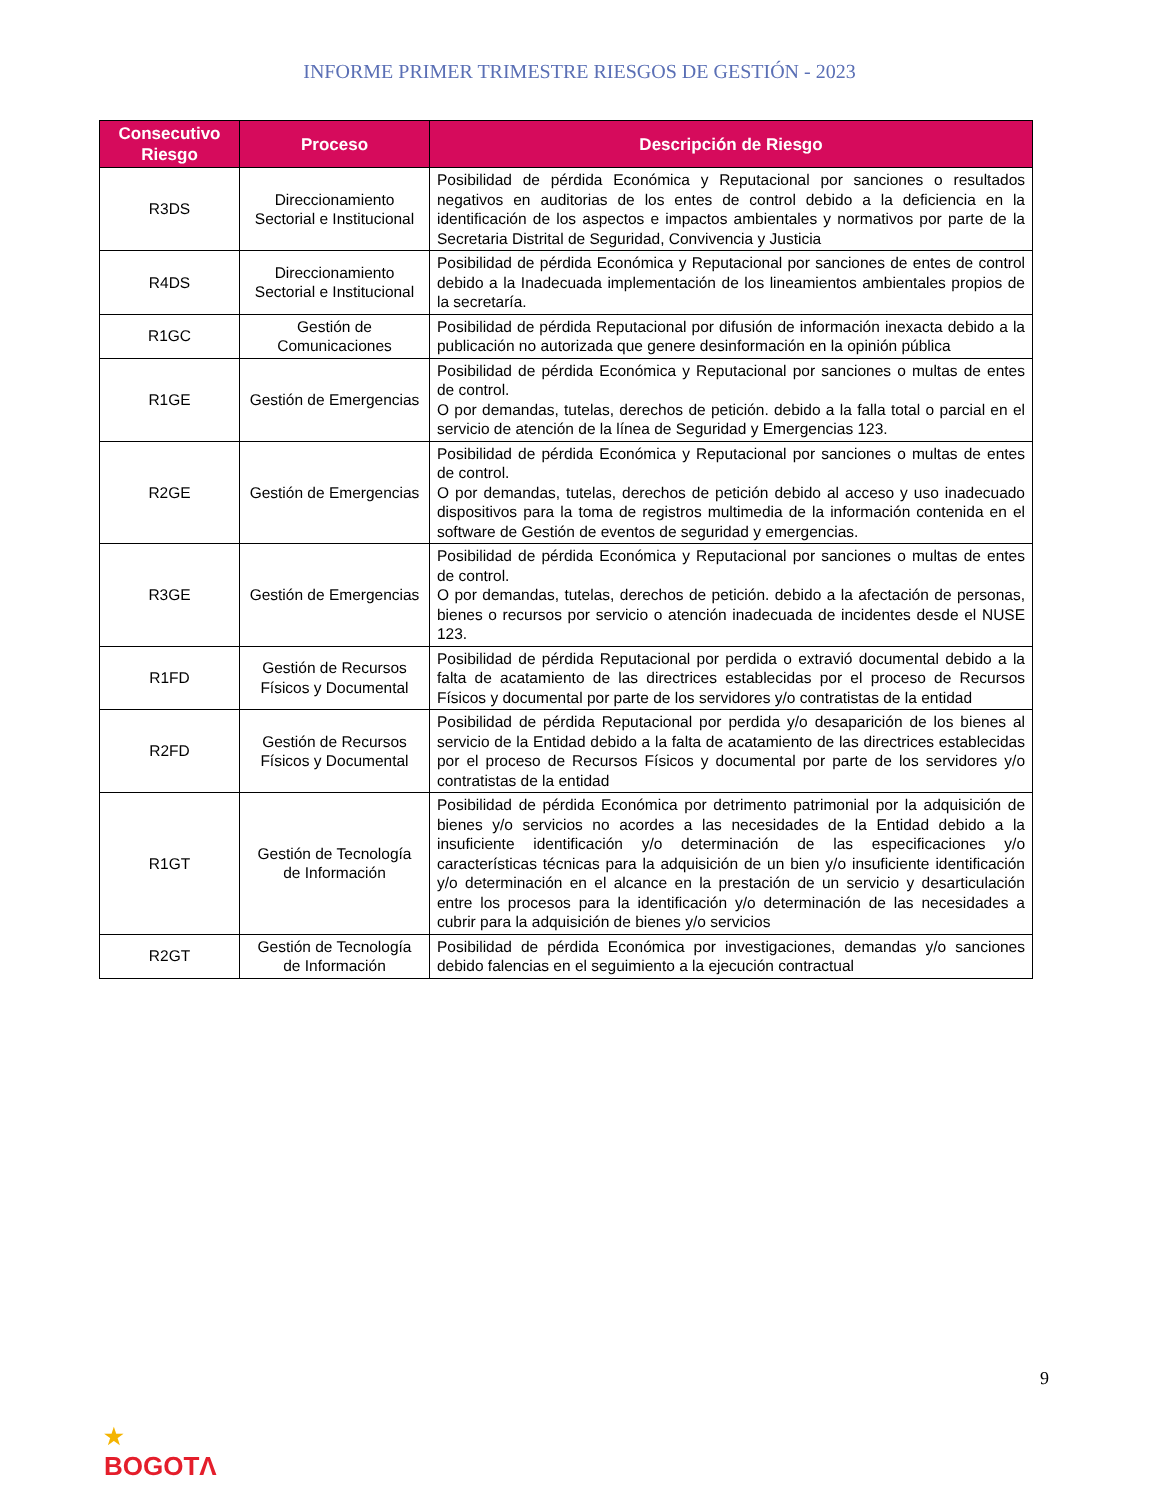INFORME PRIMER TRIMESTRE RIESGOS DE GESTIÓN - 2023
| Consecutivo Riesgo | Proceso | Descripción de Riesgo |
| --- | --- | --- |
| R3DS | Direccionamiento Sectorial e Institucional | Posibilidad de pérdida Económica y Reputacional por sanciones o resultados negativos en auditorias de los entes de control debido a la deficiencia en la identificación de los aspectos e impactos ambientales y normativos por parte de la Secretaria Distrital de Seguridad, Convivencia y Justicia |
| R4DS | Direccionamiento Sectorial e Institucional | Posibilidad de pérdida Económica y Reputacional por sanciones de entes de control debido a la Inadecuada implementación de los lineamientos ambientales propios de la secretaría. |
| R1GC | Gestión de Comunicaciones | Posibilidad de pérdida Reputacional por difusión de información inexacta debido a la publicación no autorizada que genere desinformación en la opinión pública |
| R1GE | Gestión de Emergencias | Posibilidad de pérdida Económica y Reputacional por sanciones o multas de entes de control. O por demandas, tutelas, derechos de petición. debido a la falla total o parcial en el servicio de atención de la línea de Seguridad y Emergencias 123. |
| R2GE | Gestión de Emergencias | Posibilidad de pérdida Económica y Reputacional por sanciones o multas de entes de control. O por demandas, tutelas, derechos de petición debido al acceso y uso inadecuado dispositivos para la toma de registros multimedia de la información contenida en el software de Gestión de eventos de seguridad y emergencias. |
| R3GE | Gestión de Emergencias | Posibilidad de pérdida Económica y Reputacional por sanciones o multas de entes de control. O por demandas, tutelas, derechos de petición. debido a la afectación de personas, bienes o recursos por servicio o atención inadecuada de incidentes desde el NUSE 123. |
| R1FD | Gestión de Recursos Físicos y Documental | Posibilidad de pérdida Reputacional por perdida o extravió documental debido a la falta de acatamiento de las directrices establecidas por el proceso de Recursos Físicos y documental por parte de los servidores y/o contratistas de la entidad |
| R2FD | Gestión de Recursos Físicos y Documental | Posibilidad de pérdida Reputacional por perdida y/o desaparición de los bienes al servicio de la Entidad debido a la falta de acatamiento de las directrices establecidas por el proceso de Recursos Físicos y documental por parte de los servidores y/o contratistas de la entidad |
| R1GT | Gestión de Tecnología de Información | Posibilidad de pérdida Económica por detrimento patrimonial por la adquisición de bienes y/o servicios no acordes a las necesidades de la Entidad debido a la insuficiente identificación y/o determinación de las especificaciones y/o características técnicas para la adquisición de un bien y/o insuficiente identificación y/o determinación en el alcance en la prestación de un servicio y desarticulación entre los procesos para la identificación y/o determinación de las necesidades a cubrir para la adquisición de bienes y/o servicios |
| R2GT | Gestión de Tecnología de Información | Posibilidad de pérdida Económica por investigaciones, demandas y/o sanciones debido falencias en el seguimiento a la ejecución contractual |
9
★
BOGOTΛ